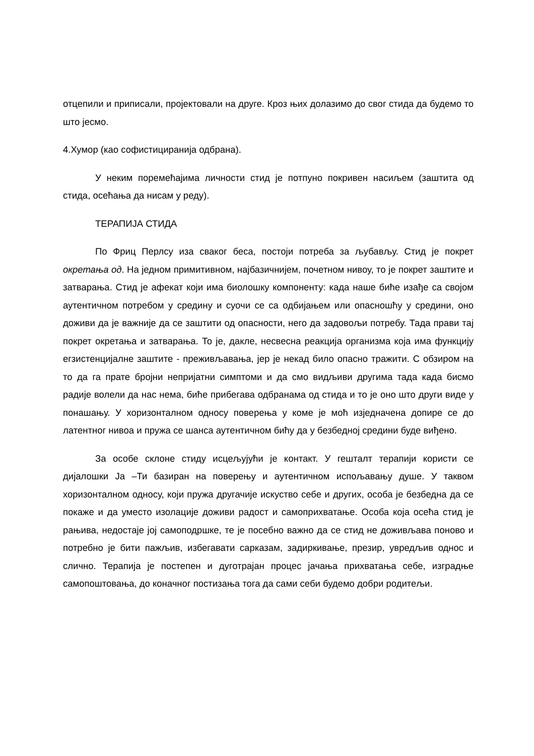отцепили и приписали, пројектовали на друге. Кроз њих долазимо до свог стида да будемо то што јесмо.
4.Хумор (као софистициранија одбрана).
У неким поремећајима личности стид је потпуно покривен насиљем (заштита од стида, осећања да нисам у реду).
ТЕРАПИЈА СТИДА
По Фриц Перлсу иза сваког беса, постоји потреба за љубављу. Стид је покрет окретања од. На једном примитивном, најбазичнијем, почетном нивоу, то је покрет заштите и затварања. Стид је афекат који има биолошку компоненту: када наше биће изађе са својом аутентичном потребом у средину и суочи се са одбијањем или опасношћу у средини, оно доживи да је важније да се заштити од опасности, него да задовољи потребу. Тада прави тај покрет окретања и затварања. То је, дакле, несвесна реакција организма која има функцију егзистенцијалне заштите - преживљавања, јер је некад било опасно тражити. С обзиром на то да га прате бројни непријатни симптоми и да смо видљиви другима тада када бисмо радије волели да нас нема, биће прибегава одбранама од стида и то је оно што други виде у понашању. У хоризонталном односу поверења у коме је моћ изједначена допире се до латентног нивоа и пружа се шанса аутентичном бићу да у безбедној средини буде виђено.
За особе склоне стиду исцељујући је контакт. У гешталт терапији користи се дијалошки Ја –Ти базиран на поверењу и аутентичном испољавању душе. У таквом хоризонталном односу, који пружа другачије искуство себе и других, особа је безбедна да се покаже и да уместо изолације доживи радост и самоприхватање. Особа која осећа стид је рањива, недостаје јој самоподршке, те је посебно важно да се стид не доживљава поново и потребно је бити пажљив, избегавати сарказам, задиркивање, презир, увредљив однос и слично. Терапија је постепен и дуготрајан процес јачања прихватања себе, изградње самопоштовања, до коначног постизања тога да сами себи будемо добри родитељи.